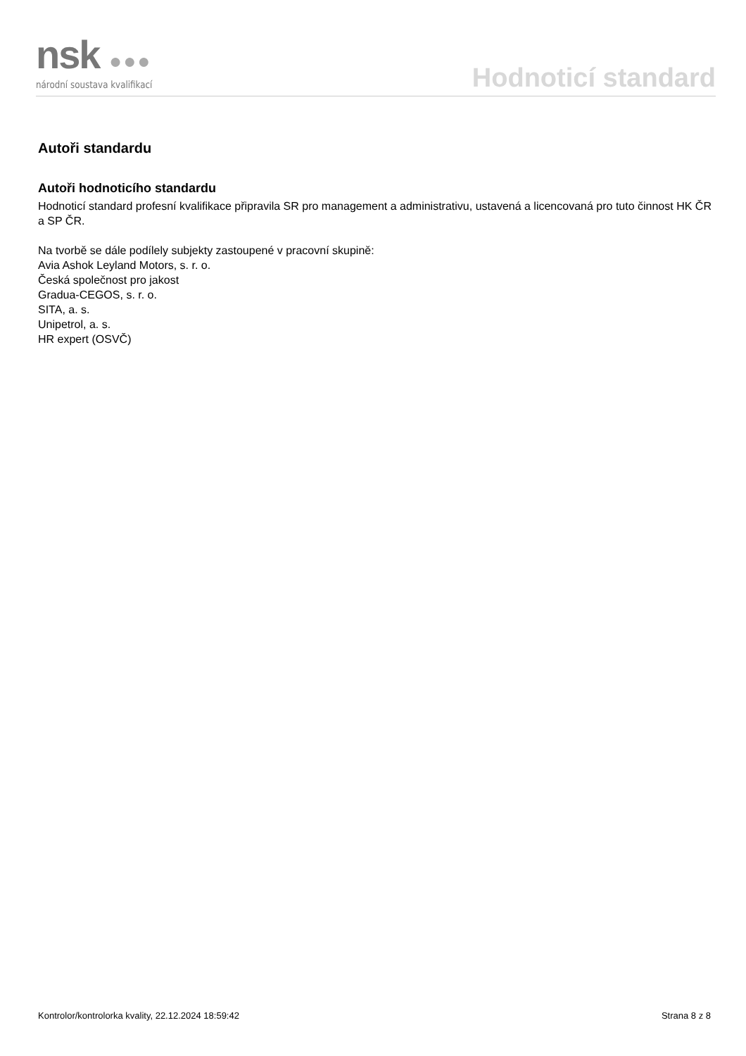nsk ●●●
národní soustava kvalifikací
Hodnoticí standard
Autoři standardu
Autoři hodnoticího standardu
Hodnoticí standard profesní kvalifikace připravila SR pro management a administrativu, ustavená a licencovaná pro tuto činnost HK ČR a SP ČR.
Na tvorbě se dále podílely subjekty zastoupené v pracovní skupině:
Avia Ashok Leyland Motors, s. r. o.
Česká společnost pro jakost
Gradua-CEGOS, s. r. o.
SITA, a. s.
Unipetrol, a. s.
HR expert (OSVČ)
Kontrolor/kontrolorka kvality, 22.12.2024 18:59:42 Strana 8 z 8